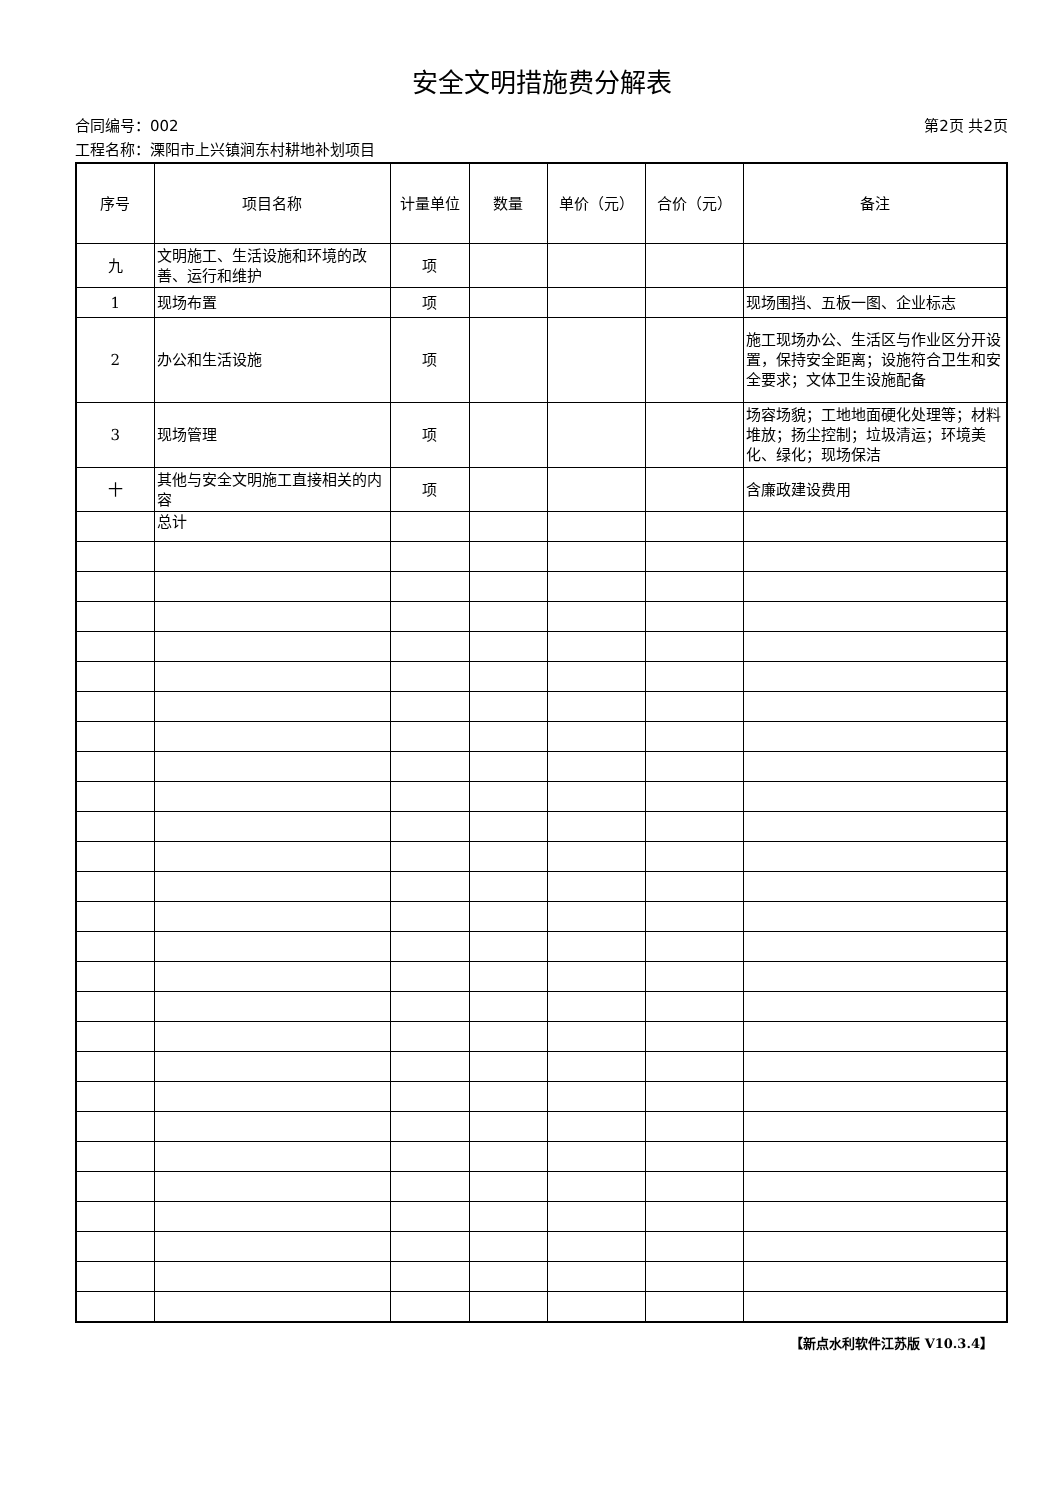安全文明措施费分解表
合同编号：002 第2页 共2页
工程名称：溧阳市上兴镇涧东村耕地补划项目
| 序号 | 项目名称 | 计量单位 | 数量 | 单价（元） | 合价（元） | 备注 |
| --- | --- | --- | --- | --- | --- | --- |
| 九 | 文明施工、生活设施和环境的改善、运行和维护 | 项 | | | | |
| 1 | 现场布置 | 项 | | | | 现场围挡、五板一图、企业标志 |
| 2 | 办公和生活设施 | 项 | | | | 施工现场办公、生活区与作业区分开设置，保持安全距离；设施符合卫生和安全要求；文体卫生设施配备 |
| 3 | 现场管理 | 项 | | | | 场容场貌；工地地面硬化处理等；材料堆放；扬尘控制；垃圾清运；环境美化、绿化；现场保洁 |
| 十 | 其他与安全文明施工直接相关的内容 | 项 | | | | 含廉政建设费用 |
| | 总计 | | | | | |
【新点水利软件江苏版 V10.3.4】